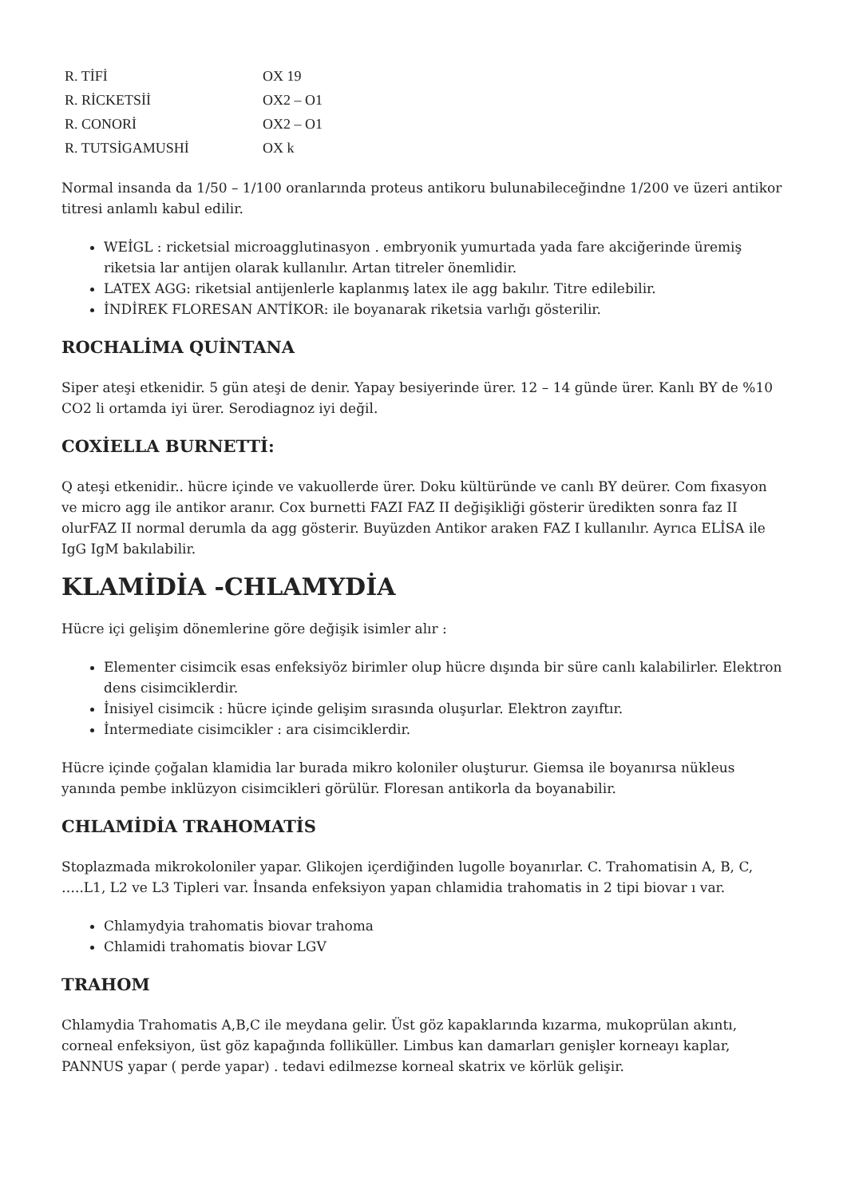| R. TİFİ | OX 19 |
| R. RİCKETSİİ | OX2 – O1 |
| R. CONORİ | OX2 – O1 |
| R. TUTSİGAMUSHİ | OX k |
Normal insanda da 1/50 – 1/100 oranlarında proteus antikoru bulunabileceğindne 1/200 ve üzeri antikor titresi anlamlı kabul edilir.
WEİGL : ricketsial microagglutinasyon . embryonik yumurtada yada fare akciğerinde üremiş riketsia lar antijen olarak kullanılır. Artan titreler önemlidir.
LATEX AGG: riketsial antijenlerle kaplanmış latex ile agg bakılır. Titre edilebilir.
İNDİREK FLORESAN ANTİKOR: ile boyanarak riketsia varlığı gösterilir.
ROCHALİMA QUİNTANA
Siper ateşi etkenidir. 5 gün ateşi de denir. Yapay besiyerinde ürer. 12 – 14 günde ürer. Kanlı BY de %10 CO2 li ortamda iyi ürer. Serodiagnoz iyi değil.
COXİELLA BURNETTİ:
Q ateşi etkenidir.. hücre içinde ve vakuollerde ürer. Doku kültüründe ve canlı BY deürer. Com fixasyon ve micro agg ile antikor aranır. Cox burnetti FAZI FAZ II değişikliği gösterir üredikten sonra faz II olurFAZ II normal derumla da agg gösterir. Buyüzden Antikor araken FAZ I kullanılır. Ayrıca ELİSA ile IgG IgM bakılabilir.
KLAMİDİA -CHLAMYDİA
Hücre içi gelişim dönemlerine göre değişik isimler alır :
Elementer cisimcik esas enfeksiyöz birimler olup hücre dışında bir süre canlı kalabilirler. Elektron dens cisimciklerdir.
İnisiyel cisimcik : hücre içinde gelişim sırasında oluşurlar. Elektron zayıftır.
İntermediate cisimcikler : ara cisimciklerdir.
Hücre içinde çoğalan klamidia lar burada mikro koloniler oluşturur. Giemsa ile boyanırsa nükleus yanında pembe inklüzyon cisimcikleri görülür. Floresan antikorla da boyanabilir.
CHLAMİDİA TRAHOMATİS
Stoplazmada mikrokoloniler yapar. Glikojen içerdiğinden lugolle boyanırlar. C. Trahomatisin A, B, C, …..L1, L2 ve L3 Tipleri var. İnsanda enfeksiyon yapan chlamidia trahomatis in 2 tipi biovar ı var.
Chlamydyia trahomatis biovar trahoma
Chlamidi trahomatis biovar LGV
TRAHOM
Chlamydia Trahomatis A,B,C ile meydana gelir. Üst göz kapaklarında kızarma, mukoprülan akıntı, corneal enfeksiyon, üst göz kapağında folliküller. Limbus kan damarları genişler korneayı kaplar, PANNUS yapar ( perde yapar) . tedavi edilmezse korneal skatrix ve körlük gelişir.